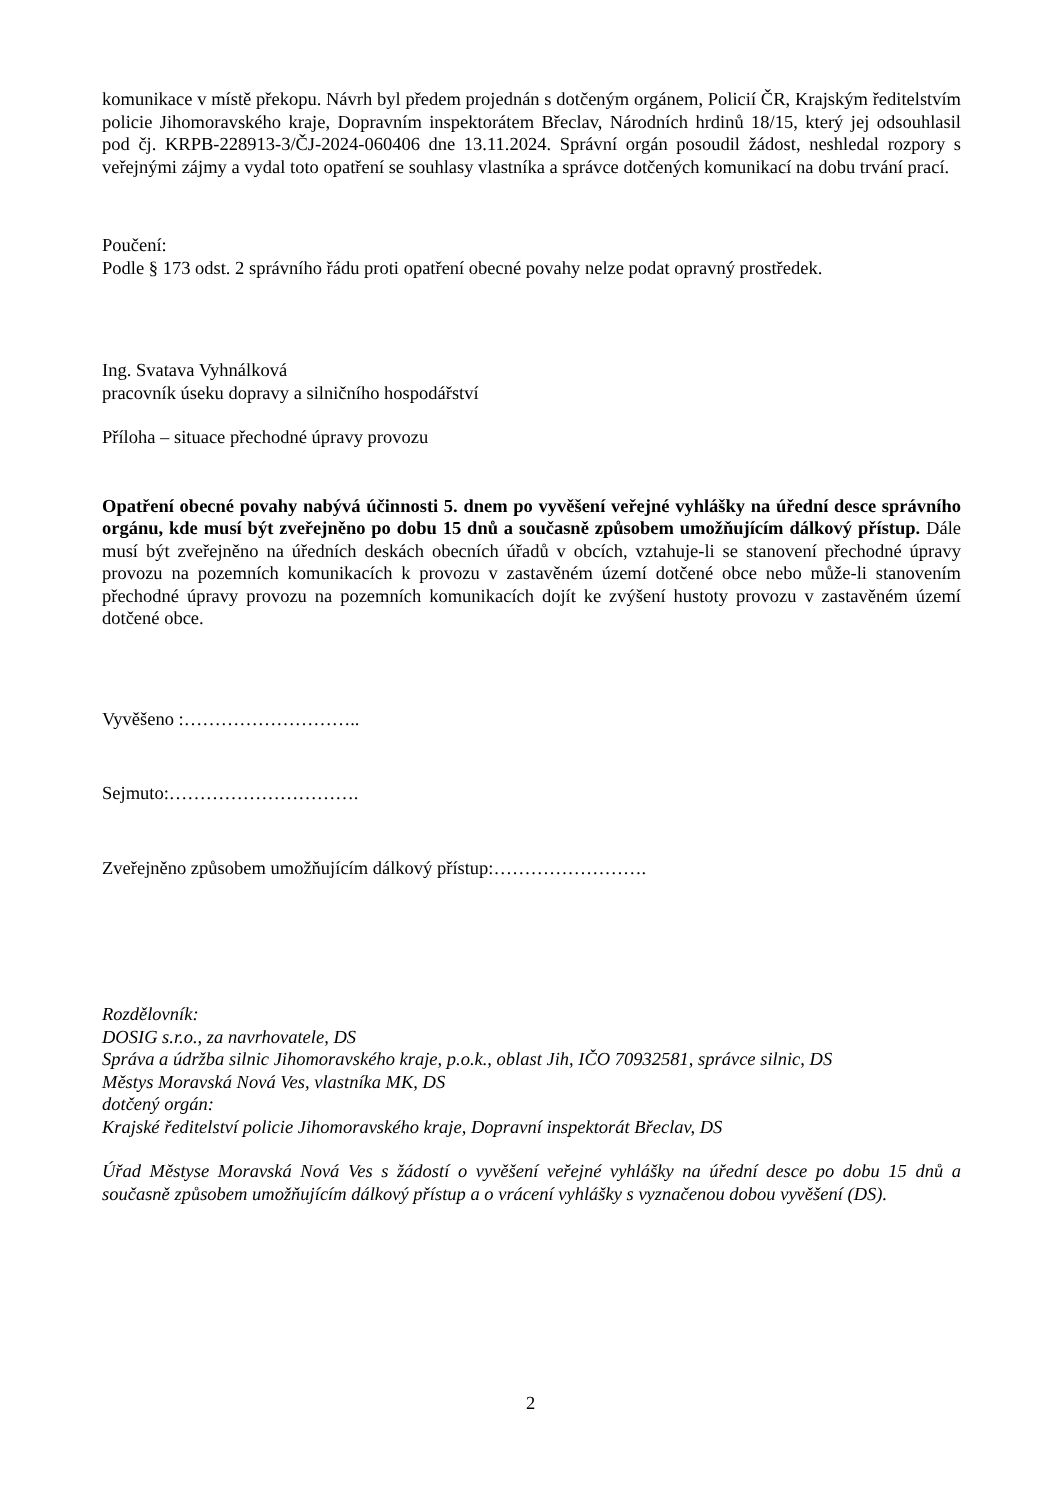komunikace v místě překopu. Návrh byl předem projednán s dotčeným orgánem, Policií ČR, Krajským ředitelstvím policie Jihomoravského kraje, Dopravním inspektorátem Břeclav, Národních hrdinů 18/15, který jej odsouhlasil pod čj. KRPB-228913-3/ČJ-2024-060406 dne 13.11.2024. Správní orgán posoudil žádost, neshledal rozpory s veřejnými zájmy a vydal toto opatření se souhlasy vlastníka a správce dotčených komunikací na dobu trvání prací.
Poučení:
Podle § 173 odst. 2 správního řádu proti opatření obecné povahy nelze podat opravný prostředek.
Ing. Svatava Vyhnálková
pracovník úseku dopravy a silničního hospodářství
Příloha – situace přechodné úpravy provozu
Opatření obecné povahy nabývá účinnosti 5. dnem po vyvěšení veřejné vyhlášky na úřední desce správního orgánu, kde musí být zveřejněno po dobu 15 dnů a současně způsobem umožňujícím dálkový přístup. Dále musí být zveřejněno na úředních deskách obecních úřadů v obcích, vztahuje-li se stanovení přechodné úpravy provozu na pozemních komunikacích k provozu v zastavěném území dotčené obce nebo může-li stanovením přechodné úpravy provozu na pozemních komunikacích dojít ke zvýšení hustoty provozu v zastavěném území dotčené obce.
Vyvěšeno :………………………..
Sejmuto:………………………….
Zveřejněno způsobem umožňujícím dálkový přístup:…………………….
Rozdělovník:
DOSIG s.r.o., za navrhovatele, DS
Správa a údržba silnic Jihomoravského kraje, p.o.k., oblast Jih, IČO 70932581, správce silnic, DS
Městys Moravská Nová Ves, vlastníka MK, DS
dotčený orgán:
Krajské ředitelství policie Jihomoravského kraje, Dopravní inspektorát Břeclav, DS
Úřad Městyse Moravská Nová Ves s žádostí o vyvěšení veřejné vyhlášky na úřední desce po dobu 15 dnů a současně způsobem umožňujícím dálkový přístup a o vrácení vyhlášky s vyznačenou dobou vyvěšení (DS).
2